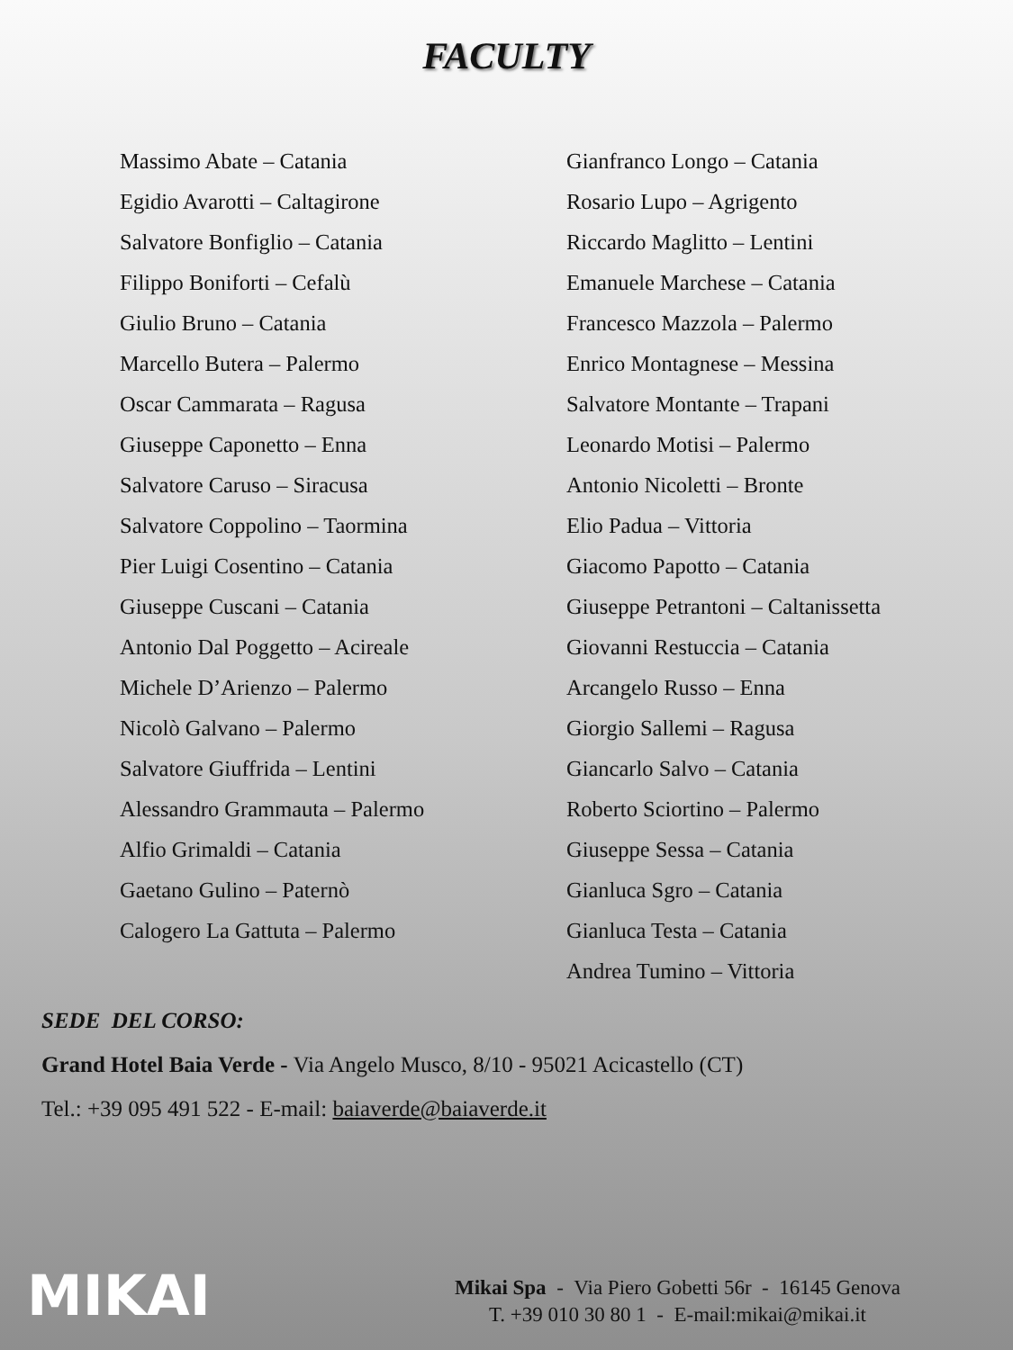FACULTY
Massimo Abate – Catania
Egidio Avarotti – Caltagirone
Salvatore Bonfiglio – Catania
Filippo Boniforti – Cefalù
Giulio Bruno – Catania
Marcello Butera – Palermo
Oscar Cammarata – Ragusa
Giuseppe Caponetto – Enna
Salvatore Caruso – Siracusa
Salvatore Coppolino – Taormina
Pier Luigi Cosentino – Catania
Giuseppe Cuscani – Catania
Antonio Dal Poggetto – Acireale
Michele D’Arienzo – Palermo
Nicolò Galvano – Palermo
Salvatore Giuffrida – Lentini
Alessandro Grammauta – Palermo
Alfio Grimaldi – Catania
Gaetano Gulino – Paternò
Calogero La Gattuta – Palermo
Gianfranco Longo – Catania
Rosario Lupo – Agrigento
Riccardo Maglitto – Lentini
Emanuele Marchese – Catania
Francesco Mazzola – Palermo
Enrico Montagnese – Messina
Salvatore Montante – Trapani
Leonardo Motisi – Palermo
Antonio Nicoletti – Bronte
Elio Padua – Vittoria
Giacomo Papotto – Catania
Giuseppe Petrantoni – Caltanissetta
Giovanni Restuccia – Catania
Arcangelo Russo – Enna
Giorgio Sallemi – Ragusa
Giancarlo Salvo – Catania
Roberto Sciortino – Palermo
Giuseppe Sessa – Catania
Gianluca Sgro – Catania
Gianluca Testa – Catania
Andrea Tumino – Vittoria
SEDE DEL CORSO:
Grand Hotel Baia Verde - Via Angelo Musco, 8/10 - 95021 Acicastello (CT)
Tel.: +39 095 491 522 - E-mail: baiaverde@baiaverde.it
MIKAI
Mikai Spa - Via Piero Gobetti 56r - 16145 Genova
T. +39 010 30 80 1 - E-mail:mikai@mikai.it